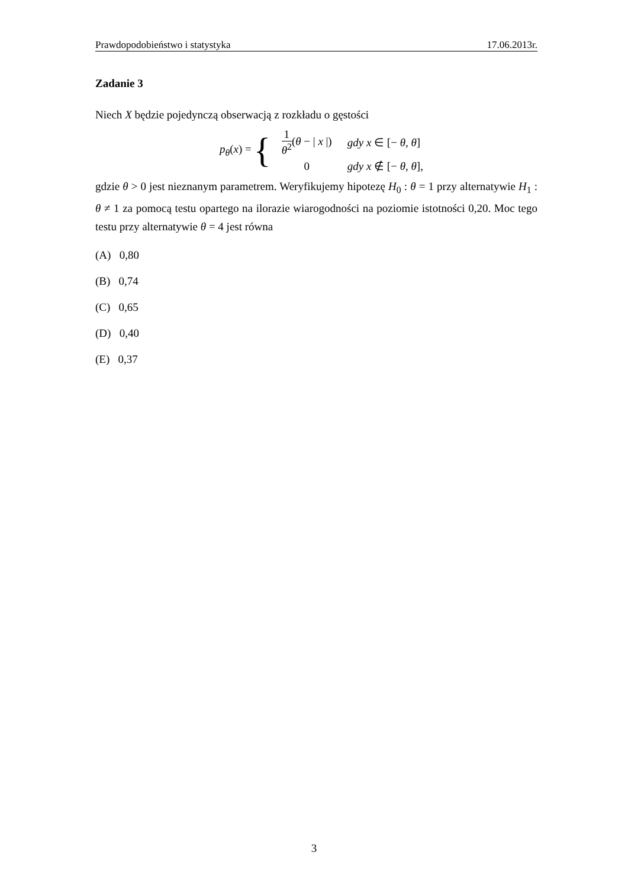Prawdopodobieństwo i statystyka 17.06.2013r.
Zadanie 3
Niech X będzie pojedynczą obserwacją z rozkładu o gęstości
p<sub>θ</sub>(x) = {
| 1 θ<sup>2</sup> ( θ − / x /) | gdy x ∈ [− θ , θ ] |
| 0 | gdy x ∉ [− θ , θ ], |
gdzie θ > 0 jest nieznanym parametrem. Weryfikujemy hipotezę H<sub>0</sub> : θ = 1 przy alternatywie H<sub>1</sub> : θ ≠ 1 za pomocą testu opartego na ilorazie wiarogodności na poziomie istotności 0,20. Moc tego testu przy alternatywie θ = 4 jest równa
(A) 0,80
(B) 0,74
(C) 0,65
(D) 0,40
(E) 0,37
3